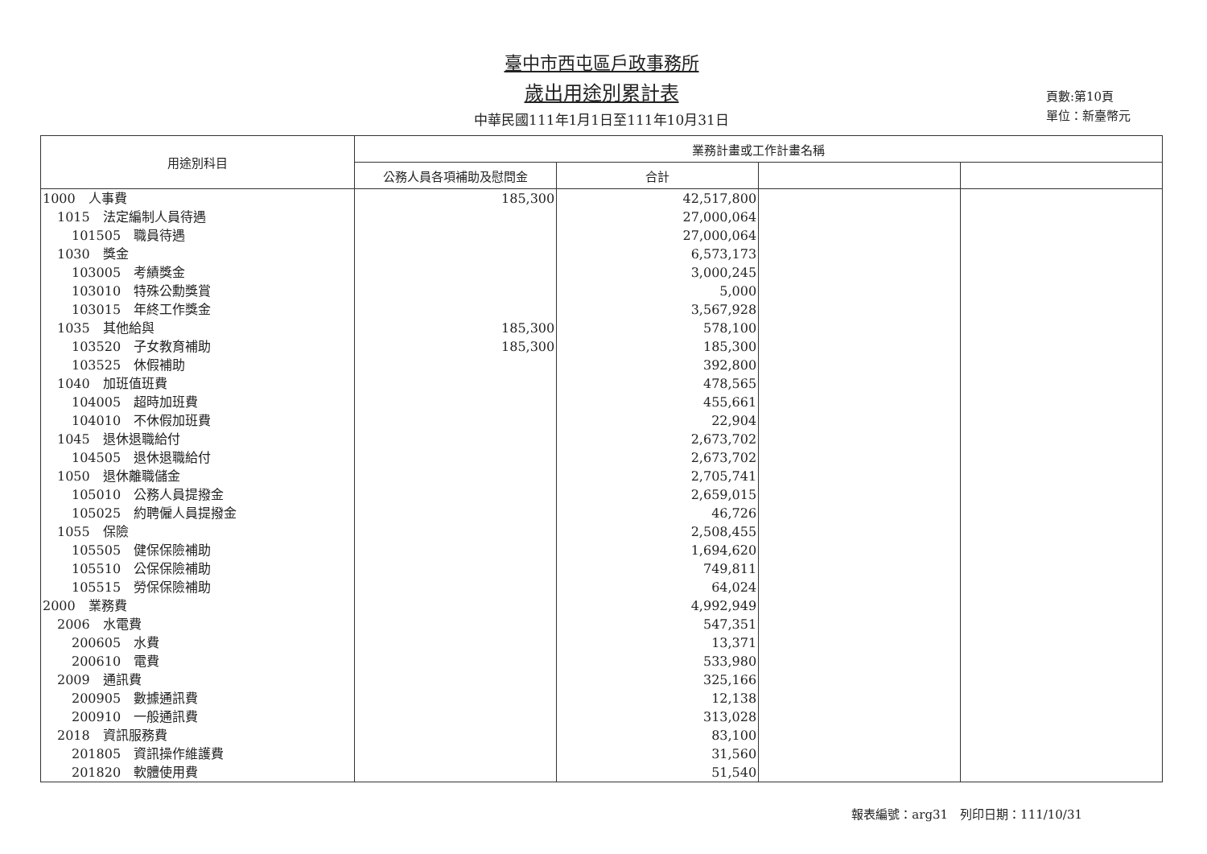臺中市西屯區戶政事務所
歲出用途別累計表
中華民國111年1月1日至111年10月31日
頁數:第10頁
單位：新臺幣元
| 用途別科目 | 業務計畫或工作計畫名稱 | | | |
| --- | --- | --- | --- | --- |
| | 公務人員各項補助及慰問金 | 合計 | | |
| 1000 人事費 | 185,300 | 42,517,800 | | |
| 1015 法定編制人員待遇 | | 27,000,064 | | |
| 101505 職員待遇 | | 27,000,064 | | |
| 1030 獎金 | | 6,573,173 | | |
| 103005 考績獎金 | | 3,000,245 | | |
| 103010 特殊公勳獎賞 | | 5,000 | | |
| 103015 年終工作獎金 | | 3,567,928 | | |
| 1035 其他給與 | 185,300 | 578,100 | | |
| 103520 子女教育補助 | 185,300 | 185,300 | | |
| 103525 休假補助 | | 392,800 | | |
| 1040 加班值班費 | | 478,565 | | |
| 104005 超時加班費 | | 455,661 | | |
| 104010 不休假加班費 | | 22,904 | | |
| 1045 退休退職給付 | | 2,673,702 | | |
| 104505 退休退職給付 | | 2,673,702 | | |
| 1050 退休離職儲金 | | 2,705,741 | | |
| 105010 公務人員提撥金 | | 2,659,015 | | |
| 105025 約聘僱人員提撥金 | | 46,726 | | |
| 1055 保險 | | 2,508,455 | | |
| 105505 健保保險補助 | | 1,694,620 | | |
| 105510 公保保險補助 | | 749,811 | | |
| 105515 勞保保險補助 | | 64,024 | | |
| 2000 業務費 | | 4,992,949 | | |
| 2006 水電費 | | 547,351 | | |
| 200605 水費 | | 13,371 | | |
| 200610 電費 | | 533,980 | | |
| 2009 通訊費 | | 325,166 | | |
| 200905 數據通訊費 | | 12,138 | | |
| 200910 一般通訊費 | | 313,028 | | |
| 2018 資訊服務費 | | 83,100 | | |
| 201805 資訊操作維護費 | | 31,560 | | |
| 201820 軟體使用費 | | 51,540 | | |
報表編號：arg31　列印日期：111/10/31